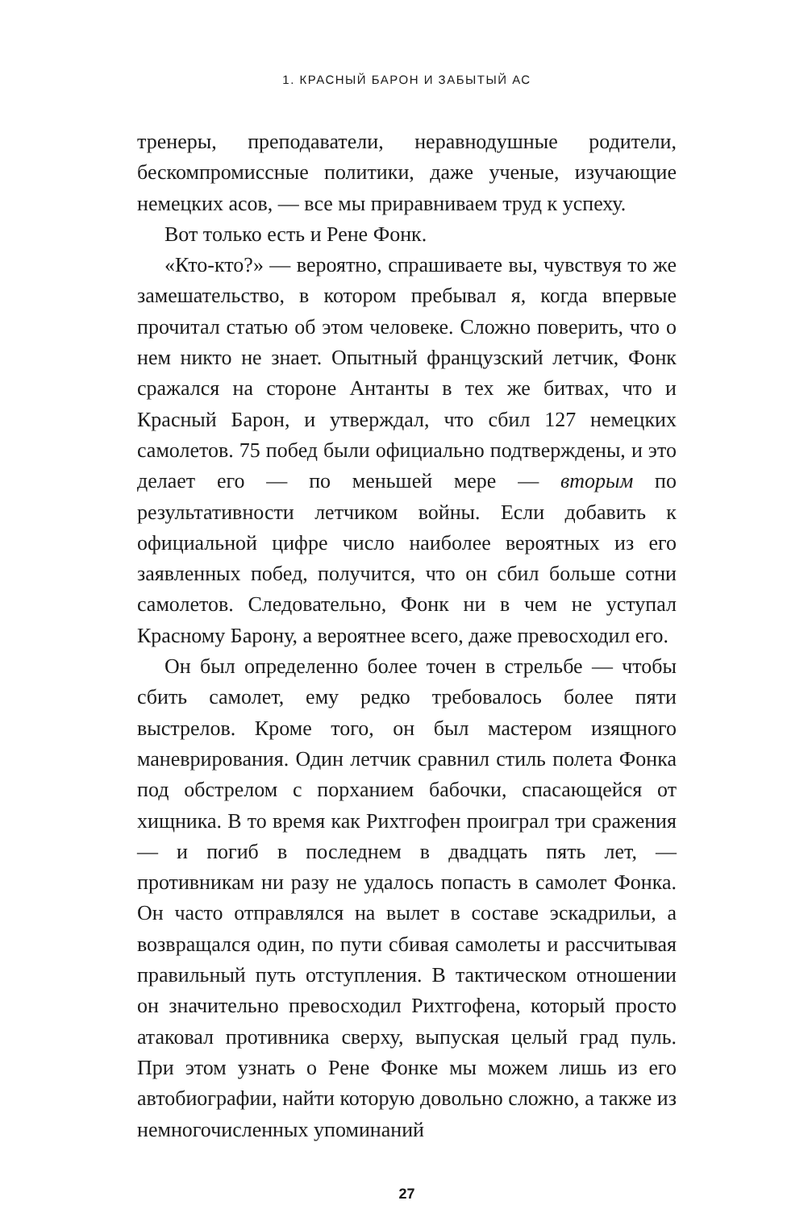1. КРАСНЫЙ БАРОН И ЗАБЫТЫЙ АС
тренеры, преподаватели, неравнодушные родители, бескомпромиссные политики, даже ученые, изучающие немецких асов, — все мы приравниваем труд к успеху.
Вот только есть и Рене Фонк.
«Кто-кто?» — вероятно, спрашиваете вы, чувствуя то же замешательство, в котором пребывал я, когда впервые прочитал статью об этом человеке. Сложно поверить, что о нем никто не знает. Опытный французский летчик, Фонк сражался на стороне Антанты в тех же битвах, что и Красный Барон, и утверждал, что сбил 127 немецких самолетов. 75 побед были официально подтверждены, и это делает его — по меньшей мере — вторым по результативности летчиком войны. Если добавить к официальной цифре число наиболее вероятных из его заявленных побед, получится, что он сбил больше сотни самолетов. Следовательно, Фонк ни в чем не уступал Красному Барону, а вероятнее всего, даже превосходил его.
Он был определенно более точен в стрельбе — чтобы сбить самолет, ему редко требовалось более пяти выстрелов. Кроме того, он был мастером изящного маневрирования. Один летчик сравнил стиль полета Фонка под обстрелом с порханием бабочки, спасающейся от хищника. В то время как Рихтгофен проиграл три сражения — и погиб в последнем в двадцать пять лет, — противникам ни разу не удалось попасть в самолет Фонка. Он часто отправлялся на вылет в составе эскадрильи, а возвращался один, по пути сбивая самолеты и рассчитывая правильный путь отступления. В тактическом отношении он значительно превосходил Рихтгофена, который просто атаковал противника сверху, выпуская целый град пуль. При этом узнать о Рене Фонке мы можем лишь из его автобиографии, найти которую довольно сложно, а также из немногочисленных упоминаний
27